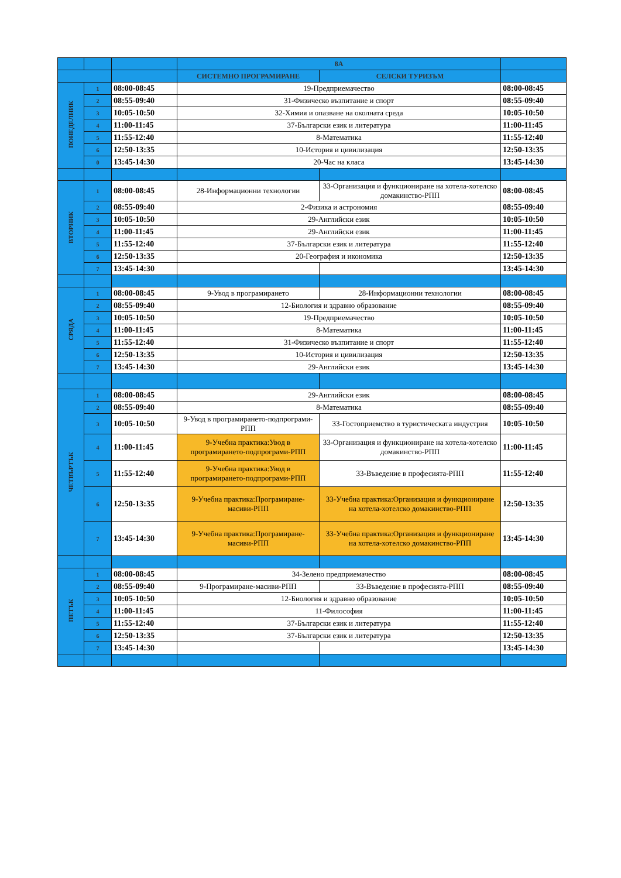| | | | 8А | | |
| --- | --- | --- | --- | --- | --- |
| | | | СИСТЕМНО ПРОГРАМИРАНЕ | СЕЛСКИ ТУРИЗЪМ | |
| ПОНЕДЕЛНИК | 1 | 08:00-08:45 | 19-Предприемачество | | 08:00-08:45 |
| | 2 | 08:55-09:40 | 31-Физическо възпитание и спорт | | 08:55-09:40 |
| | 3 | 10:05-10:50 | 32-Химия и опазване на околната среда | | 10:05-10:50 |
| | 4 | 11:00-11:45 | 37-Български език и литература | | 11:00-11:45 |
| | 5 | 11:55-12:40 | 8-Математика | | 11:55-12:40 |
| | 6 | 12:50-13:35 | 10-История и цивилизация | | 12:50-13:35 |
| | 0 | 13:45-14:30 | 20-Час на класа | | 13:45-14:30 |
| ВТОРНИК | 1 | 08:00-08:45 | 28-Информационни технологии | 33-Организация и функциониране на хотела-хотелско домакинство-РПП | 08:00-08:45 |
| | 2 | 08:55-09:40 | 2-Физика и астрономия | | 08:55-09:40 |
| | 3 | 10:05-10:50 | 29-Английски език | | 10:05-10:50 |
| | 4 | 11:00-11:45 | 29-Английски език | | 11:00-11:45 |
| | 5 | 11:55-12:40 | 37-Български език и литература | | 11:55-12:40 |
| | 6 | 12:50-13:35 | 20-География и икономика | | 12:50-13:35 |
| | 7 | 13:45-14:30 | | | 13:45-14:30 |
| СРЯДА | 1 | 08:00-08:45 | 9-Увод в програмирането | 28-Информационни технологии | 08:00-08:45 |
| | 2 | 08:55-09:40 | 12-Биология и здравно образование | | 08:55-09:40 |
| | 3 | 10:05-10:50 | 19-Предприемачество | | 10:05-10:50 |
| | 4 | 11:00-11:45 | 8-Математика | | 11:00-11:45 |
| | 5 | 11:55-12:40 | 31-Физическо възпитание и спорт | | 11:55-12:40 |
| | 6 | 12:50-13:35 | 10-История и цивилизация | | 12:50-13:35 |
| | 7 | 13:45-14:30 | 29-Английски език | | 13:45-14:30 |
| ЧЕТВЪРТЪК | 1 | 08:00-08:45 | 29-Английски език | | 08:00-08:45 |
| | 2 | 08:55-09:40 | 8-Математика | | 08:55-09:40 |
| | 3 | 10:05-10:50 | 9-Увод в програмирането-подпрограми-РПП | 33-Гостоприемство в туристическата индустрия | 10:05-10:50 |
| | 4 | 11:00-11:45 | 9-Учебна практика:Увод в програмирането-подпрограми-РПП | 33-Организация и функциониране на хотела-хотелско домакинство-РПП | 11:00-11:45 |
| | 5 | 11:55-12:40 | 9-Учебна практика:Увод в програмирането-подпрограми-РПП | 33-Въведение в професията-РПП | 11:55-12:40 |
| | 6 | 12:50-13:35 | 9-Учебна практика:Програмиране-масиви-РПП | 33-Учебна практика:Организация и функциониране на хотела-хотелско домакинство-РПП | 12:50-13:35 |
| | 7 | 13:45-14:30 | 9-Учебна практика:Програмиране-масиви-РПП | 33-Учебна практика:Организация и функциониране на хотела-хотелско домакинство-РПП | 13:45-14:30 |
| ПЕТЪК | 1 | 08:00-08:45 | 34-Зелено предприемачество | | 08:00-08:45 |
| | 2 | 08:55-09:40 | 9-Програмиране-масиви-РПП | 33-Въведение в професията-РПП | 08:55-09:40 |
| | 3 | 10:05-10:50 | 12-Биология и здравно образование | | 10:05-10:50 |
| | 4 | 11:00-11:45 | 11-Философия | | 11:00-11:45 |
| | 5 | 11:55-12:40 | 37-Български език и литература | | 11:55-12:40 |
| | 6 | 12:50-13:35 | 37-Български език и литература | | 12:50-13:35 |
| | 7 | 13:45-14:30 | | | 13:45-14:30 |